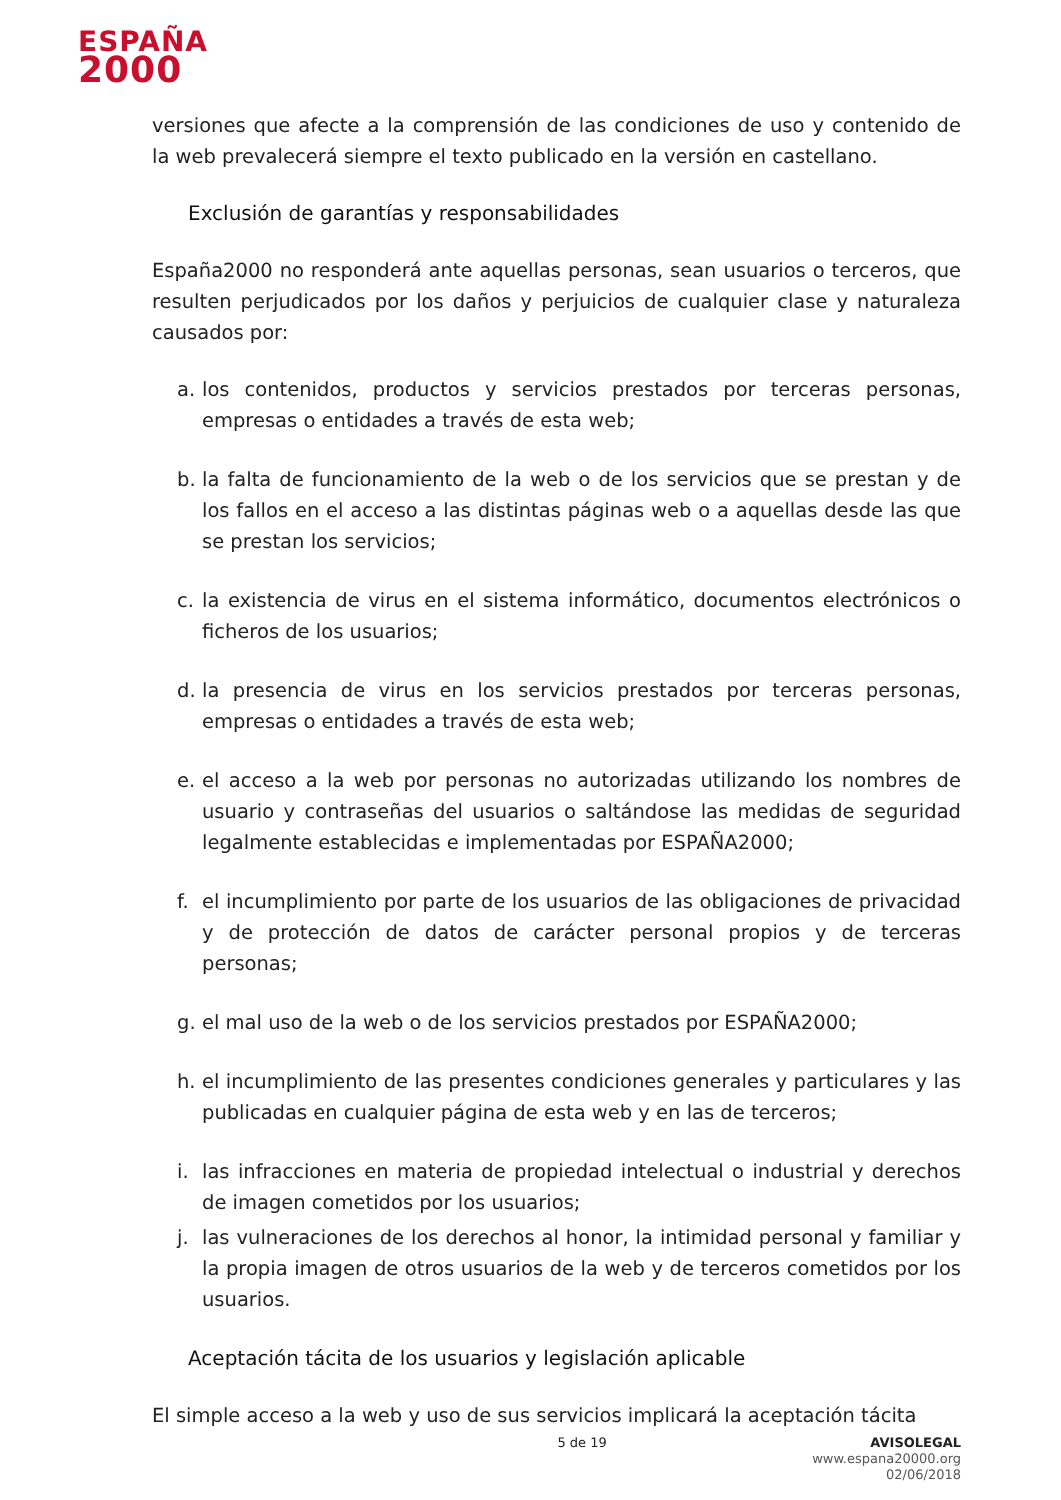ESPAÑA
2000
versiones que afecte a la comprensión de las condiciones de uso y contenido de la web prevalecerá siempre el texto publicado en la versión en castellano.
Exclusión de garantías y responsabilidades
España2000 no responderá ante aquellas personas, sean usuarios o terceros, que resulten perjudicados por los daños y perjuicios de cualquier clase y naturaleza causados por:
a. los contenidos, productos y servicios prestados por terceras personas, empresas o entidades a través de esta web;
b. la falta de funcionamiento de la web o de los servicios que se prestan y de los fallos en el acceso a las distintas páginas web o a aquellas desde las que se prestan los servicios;
c. la existencia de virus en el sistema informático, documentos electrónicos o ficheros de los usuarios;
d. la presencia de virus en los servicios prestados por terceras personas, empresas o entidades a través de esta web;
e. el acceso a la web por personas no autorizadas utilizando los nombres de usuario y contraseñas del usuarios o saltándose las medidas de seguridad legalmente establecidas e implementadas por ESPAÑA2000;
f. el incumplimiento por parte de los usuarios de las obligaciones de privacidad y de protección de datos de carácter personal propios y de terceras personas;
g. el mal uso de la web o de los servicios prestados por ESPAÑA2000;
h. el incumplimiento de las presentes condiciones generales y particulares y las publicadas en cualquier página de esta web y en las de terceros;
i. las infracciones en materia de propiedad intelectual o industrial y derechos de imagen cometidos por los usuarios;
j. las vulneraciones de los derechos al honor, la intimidad personal y familiar y la propia imagen de otros usuarios de la web y de terceros cometidos por los usuarios.
Aceptación tácita de los usuarios y legislación aplicable
El simple acceso a la web y uso de sus servicios implicará la aceptación tácita
5 de 19 AVISOLEGAL
www.espana20000.org
02/06/2018